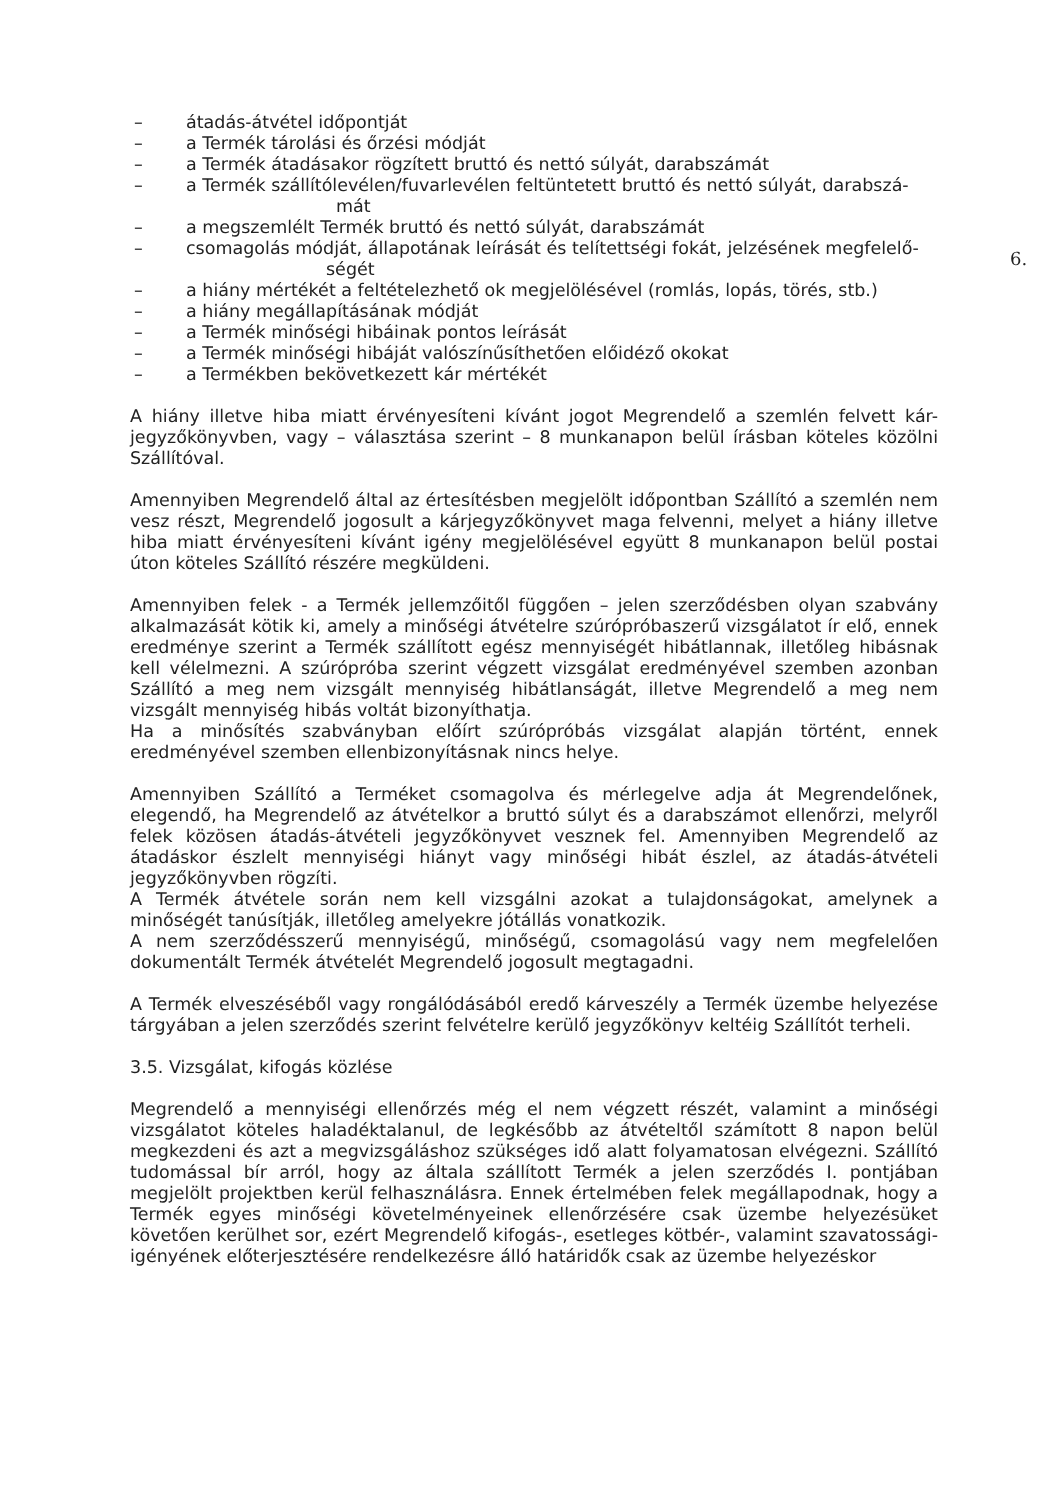6.
– átadás-átvétel időpontját
– a Termék tárolási és őrzési módját
– a Termék átadásakor rögzített bruttó és nettó súlyát, darabszámát
– a Termék szállítólevélen/fuvarlevélen feltüntetett bruttó és nettó súlyát, darabszá-
mát
– a megszemlélt Termék bruttó és nettó súlyát, darabszámát
– csomagolás módját, állapotának leírását és telítettségi fokát, jelzésének megfelelő-
ségét
– a hiány mértékét a feltételezhető ok megjelölésével (romlás, lopás, törés, stb.)
– a hiány megállapításának módját
– a Termék minőségi hibáinak pontos leírását
– a Termék minőségi hibáját valószínűsíthetően előidéző okokat
– a Termékben bekövetkezett kár mértékét
A hiány illetve hiba miatt érvényesíteni kívánt jogot Megrendelő a szemlén felvett kár-jegyzőkönyvben, vagy – választása szerint – 8 munkanapon belül írásban köteles közölni Szállítóval.
Amennyiben Megrendelő által az értesítésben megjelölt időpontban Szállító a szemlén nem vesz részt, Megrendelő jogosult a kárjegyzőkönyvet maga felvenni, melyet a hiány illetve hiba miatt érvényesíteni kívánt igény megjelölésével együtt 8 munkanapon belül postai úton köteles Szállító részére megküldeni.
Amennyiben felek - a Termék jellemzőitől függően – jelen szerződésben olyan szabvány alkalmazását kötik ki, amely a minőségi átvételre szúrópróbaszerű vizsgálatot ír elő, ennek eredménye szerint a Termék szállított egész mennyiségét hibátlannak, illetőleg hibásnak kell vélelmezni. A szúrópróba szerint végzett vizsgálat eredményével szemben azonban Szállító a meg nem vizsgált mennyiség hibátlanságát, illetve Megrendelő a meg nem vizsgált mennyiség hibás voltát bizonyíthatja.
Ha a minősítés szabványban előírt szúrópróbás vizsgálat alapján történt, ennek eredményével szemben ellenbizonyításnak nincs helye.
Amennyiben Szállító a Terméket csomagolva és mérlegelve adja át Megrendelőnek, elegendő, ha Megrendelő az átvételkor a bruttó súlyt és a darabszámot ellenőrzi, melyről felek közösen átadás-átvételi jegyzőkönyvet vesznek fel. Amennyiben Megrendelő az átadáskor észlelt mennyiségi hiányt vagy minőségi hibát észlel, az átadás-átvételi jegyzőkönyvben rögzíti.
A Termék átvétele során nem kell vizsgálni azokat a tulajdonságokat, amelynek a minőségét tanúsítják, illetőleg amelyekre jótállás vonatkozik.
A nem szerződésszerű mennyiségű, minőségű, csomagolású vagy nem megfelelően dokumentált Termék átvételét Megrendelő jogosult megtagadni.
A Termék elveszéséből vagy rongálódásából eredő kárveszély a Termék üzembe helyezése tárgyában a jelen szerződés szerint felvételre kerülő jegyzőkönyv keltéig Szállítót terheli.
3.5. Vizsgálat, kifogás közlése
Megrendelő a mennyiségi ellenőrzés még el nem végzett részét, valamint a minőségi vizsgálatot köteles haladéktalanul, de legkésőbb az átvételtől számított 8 napon belül megkezdeni és azt a megvizsgáláshoz szükséges idő alatt folyamatosan elvégezni. Szállító tudomással bír arról, hogy az általa szállított Termék a jelen szerződés I. pontjában megjelölt projektben kerül felhasználásra. Ennek értelmében felek megállapodnak, hogy a Termék egyes minőségi követelményeinek ellenőrzésére csak üzembe helyezésüket követően kerülhet sor, ezért Megrendelő kifogás-, esetleges kötbér-, valamint szavatossági-igényének előterjesztésére rendelkezésre álló határidők csak az üzembe helyezéskor